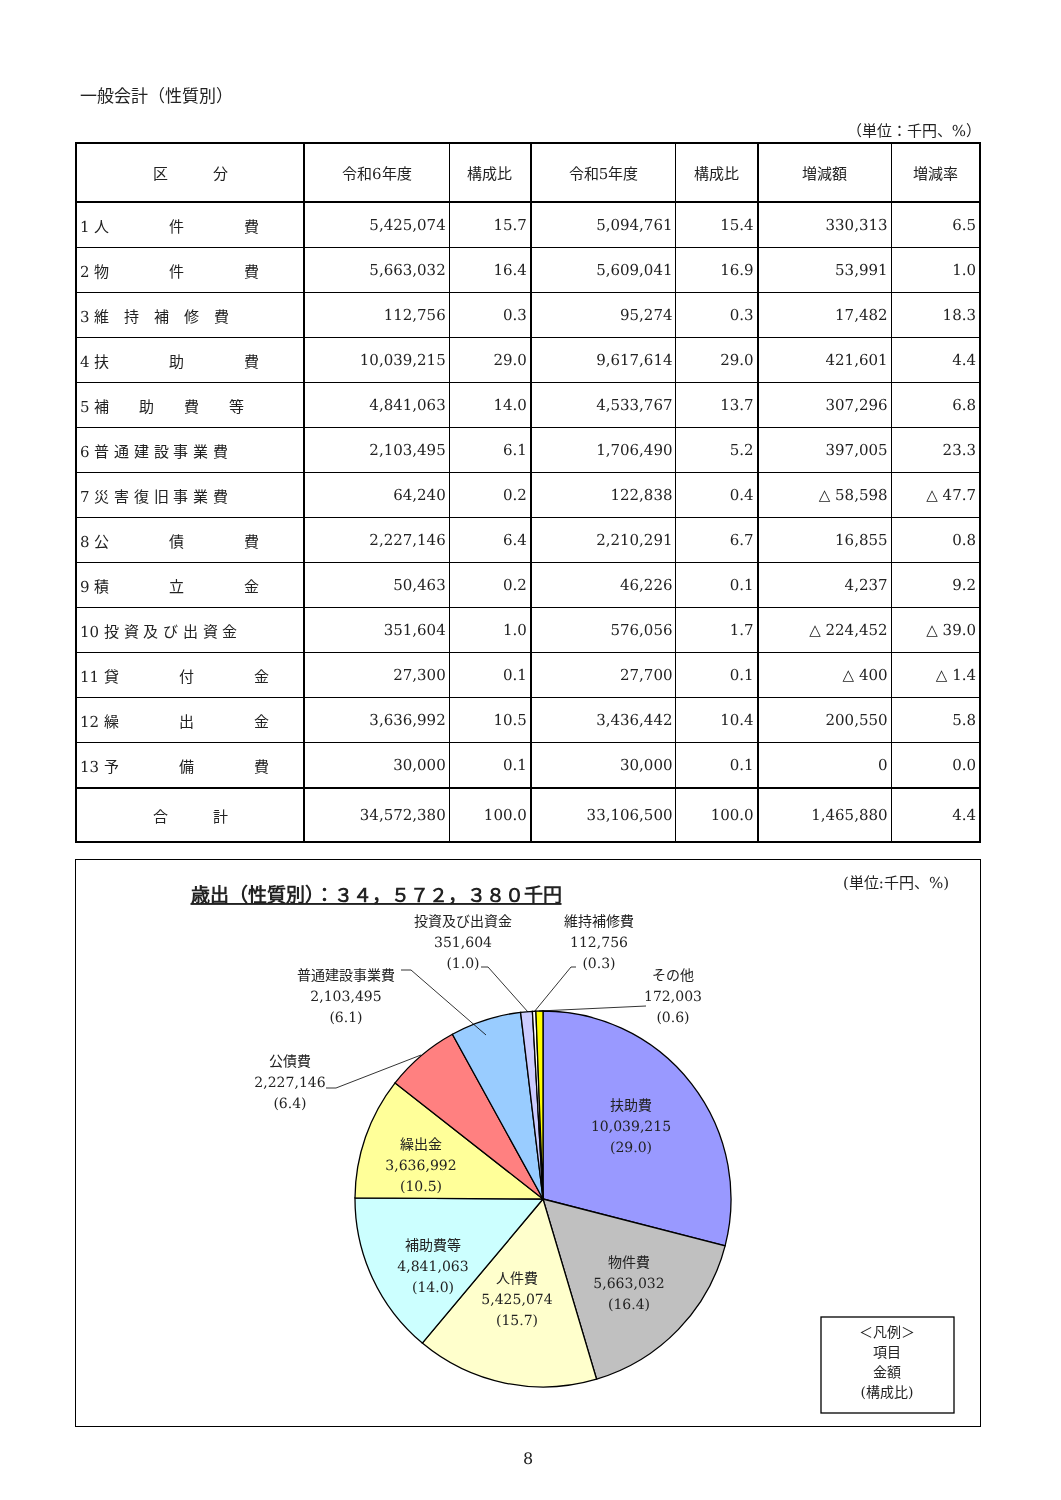一般会計（性質別）
（単位：千円、%）
| 区 分 | 令和6年度 | 構成比 | 令和5年度 | 構成比 | 増減額 | 増減率 |
| --- | --- | --- | --- | --- | --- | --- |
| 1 人 件 費 | 5,425,074 | 15.7 | 5,094,761 | 15.4 | 330,313 | 6.5 |
| 2 物 件 費 | 5,663,032 | 16.4 | 5,609,041 | 16.9 | 53,991 | 1.0 |
| 3 維 持 補 修 費 | 112,756 | 0.3 | 95,274 | 0.3 | 17,482 | 18.3 |
| 4 扶 助 費 | 10,039,215 | 29.0 | 9,617,614 | 29.0 | 421,601 | 4.4 |
| 5 補 助 費 等 | 4,841,063 | 14.0 | 4,533,767 | 13.7 | 307,296 | 6.8 |
| 6 普 通 建 設 事 業 費 | 2,103,495 | 6.1 | 1,706,490 | 5.2 | 397,005 | 23.3 |
| 7 災 害 復 旧 事 業 費 | 64,240 | 0.2 | 122,838 | 0.4 | △ 58,598 | △ 47.7 |
| 8 公 債 費 | 2,227,146 | 6.4 | 2,210,291 | 6.7 | 16,855 | 0.8 |
| 9 積 立 金 | 50,463 | 0.2 | 46,226 | 0.1 | 4,237 | 9.2 |
| 10 投 資 及 び 出 資 金 | 351,604 | 1.0 | 576,056 | 1.7 | △ 224,452 | △ 39.0 |
| 11 貸 付 金 | 27,300 | 0.1 | 27,700 | 0.1 | △ 400 | △ 1.4 |
| 12 繰 出 金 | 3,636,992 | 10.5 | 3,436,442 | 10.4 | 200,550 | 5.8 |
| 13 予 備 費 | 30,000 | 0.1 | 30,000 | 0.1 | 0 | 0.0 |
| 合 計 | 34,572,380 | 100.0 | 33,106,500 | 100.0 | 1,465,880 | 4.4 |
歳出（性質別）：３４，５７２，３８０千円
(単位:千円、%)
扶助費
10,039,215
(29.0)
物件費
5,663,032
(16.4)
人件費
5,425,074
(15.7)
補助費等
4,841,063
(14.0)
繰出金
3,636,992
(10.5)
公債費
2,227,146
(6.4)
普通建設事業費
2,103,495
(6.1)
投資及び出資金
351,604
(1.0)
維持補修費
112,756
(0.3)
その他
172,003
(0.6)
＜凡例＞
項目
金額
(構成比)
8